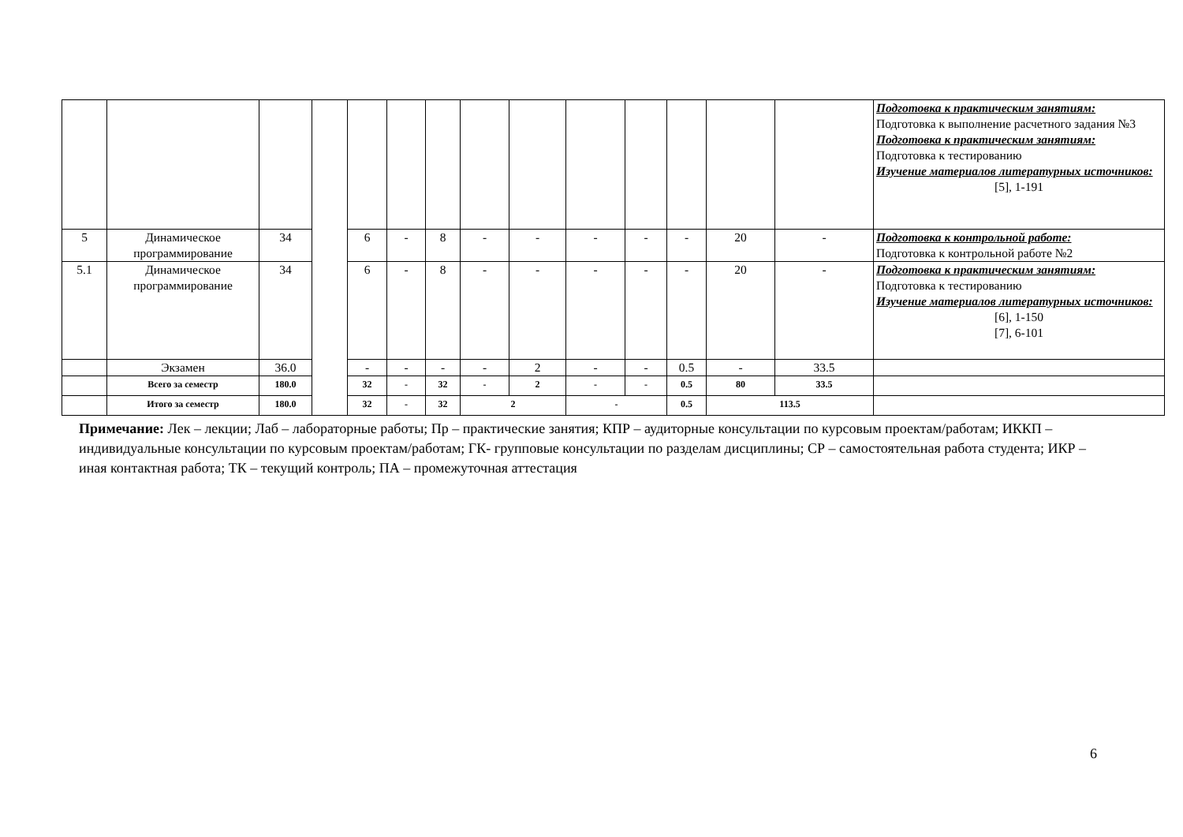| | | | | | | | | | | | | | | Подготовка к практическим занятиям: Подготовка к выполнение расчетного задания №3 Подготовка к практическим занятиям: Подготовка к тестированию Изучение материалов литературных источников: [5], 1-191 |
| 5 | Динамическое программирование | 34 | | 6 | - | 8 | - | - | - | - | - | 20 | - | Подготовка к контрольной работе: Подготовка к контрольной работе №2 |
| 5.1 | Динамическое программирование | 34 | | 6 | - | 8 | - | - | - | - | - | 20 | - | Подготовка к практическим занятиям: Подготовка к тестированию Изучение материалов литературных источников: [6], 1-150 [7], 6-101 |
| | Экзамен | 36.0 | | - | - | - | - | 2 | - | - | 0.5 | - | 33.5 | |
| | Всего за семестр | 180.0 | | 32 | - | 32 | - | 2 | - | - | 0.5 | 80 | 33.5 | |
| | Итого за семестр | 180.0 | | 32 | - | 32 | 2 | | - | | 0.5 | 113.5 | | |
Примечание: Лек – лекции; Лаб – лабораторные работы; Пр – практические занятия; КПР – аудиторные консультации по курсовым проектам/работам; ИККП – индивидуальные консультации по курсовым проектам/работам; ГК- групповые консультации по разделам дисциплины; СР – самостоятельная работа студента; ИКР – иная контактная работа; ТК – текущий контроль; ПА – промежуточная аттестация
6